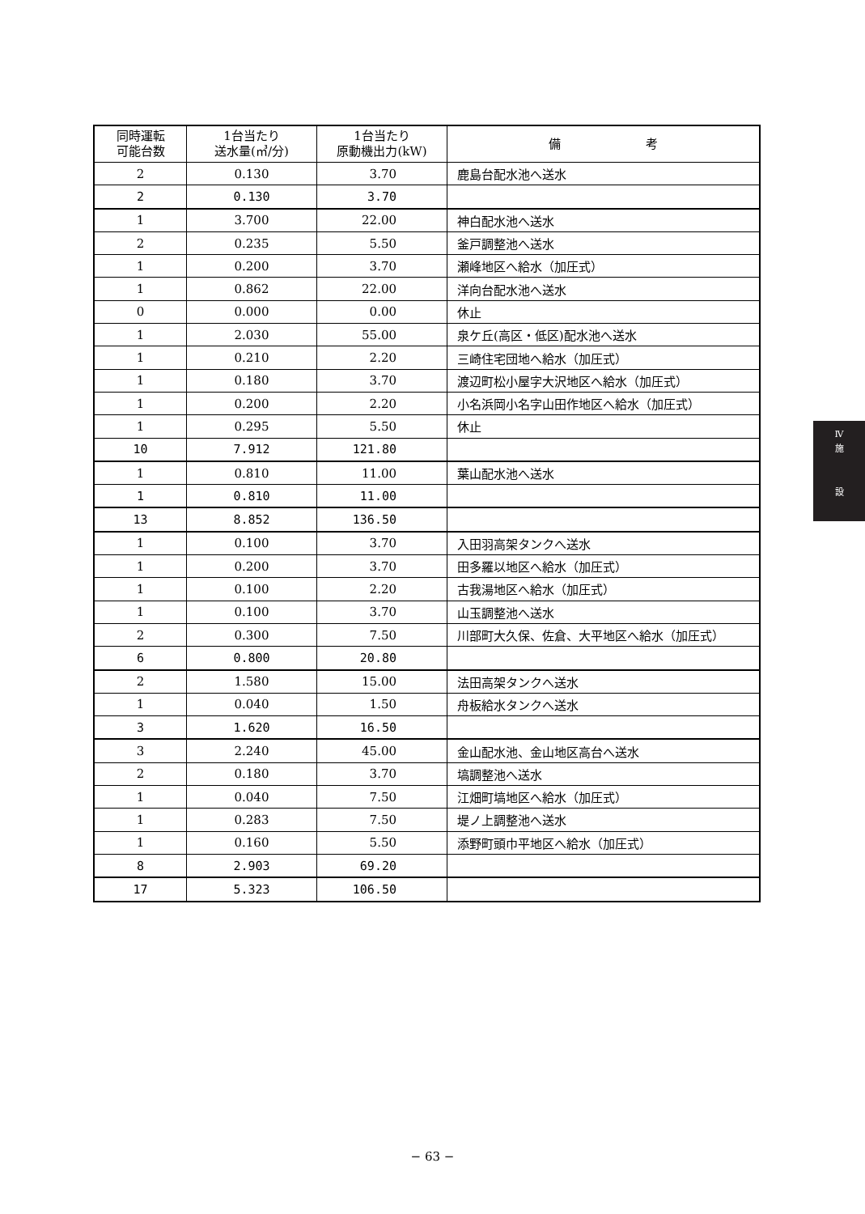| 同時運転 可能台数 | 1台当たり 送水量(㎥/分) | 1台当たり 原動機出力(kW) | 備 考 |
| --- | --- | --- | --- |
| 2 | 0.130 | 3.70 | 鹿島台配水池へ送水 |
| 2 | 0.130 | 3.70 | |
| 1 | 3.700 | 22.00 | 神白配水池へ送水 |
| 2 | 0.235 | 5.50 | 釜戸調整池へ送水 |
| 1 | 0.200 | 3.70 | 瀬峰地区へ給水（加圧式） |
| 1 | 0.862 | 22.00 | 洋向台配水池へ送水 |
| 0 | 0.000 | 0.00 | 休止 |
| 1 | 2.030 | 55.00 | 泉ケ丘(高区・低区)配水池へ送水 |
| 1 | 0.210 | 2.20 | 三崎住宅団地へ給水（加圧式） |
| 1 | 0.180 | 3.70 | 渡辺町松小屋字大沢地区へ給水（加圧式） |
| 1 | 0.200 | 2.20 | 小名浜岡小名字山田作地区へ給水（加圧式） |
| 1 | 0.295 | 5.50 | 休止 |
| 10 | 7.912 | 121.80 | |
| 1 | 0.810 | 11.00 | 葉山配水池へ送水 |
| 1 | 0.810 | 11.00 | |
| 13 | 8.852 | 136.50 | |
| 1 | 0.100 | 3.70 | 入田羽高架タンクへ送水 |
| 1 | 0.200 | 3.70 | 田多羅以地区へ給水（加圧式） |
| 1 | 0.100 | 2.20 | 古我湯地区へ給水（加圧式） |
| 1 | 0.100 | 3.70 | 山玉調整池へ送水 |
| 2 | 0.300 | 7.50 | 川部町大久保、佐倉、大平地区へ給水（加圧式） |
| 6 | 0.800 | 20.80 | |
| 2 | 1.580 | 15.00 | 法田高架タンクへ送水 |
| 1 | 0.040 | 1.50 | 舟板給水タンクへ送水 |
| 3 | 1.620 | 16.50 | |
| 3 | 2.240 | 45.00 | 金山配水池、金山地区高台へ送水 |
| 2 | 0.180 | 3.70 | 塙調整池へ送水 |
| 1 | 0.040 | 7.50 | 江畑町塙地区へ給水（加圧式） |
| 1 | 0.283 | 7.50 | 堤ノ上調整池へ送水 |
| 1 | 0.160 | 5.50 | 添野町頭巾平地区へ給水（加圧式） |
| 8 | 2.903 | 69.20 | |
| 17 | 5.323 | 106.50 | |
Ⅳ
施
設
− 63 −